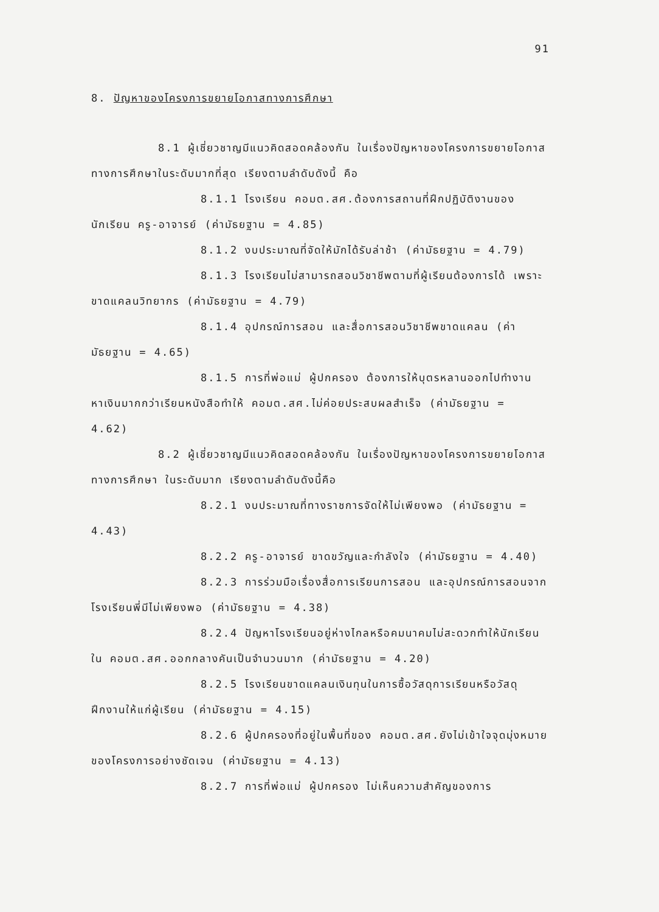91
8. ปัญหาของโครงการขยายโอกาสทางการศึกษา
8.1 ผู้เชี่ยวชาญมีแนวคิดสอดคล้องกัน ในเรื่องปัญหาของโครงการขยายโอกาสทางการศึกษาในระดับมากที่สุด เรียงตามลำดับดังนี้ คือ
8.1.1 โรงเรียน คอมต.สศ.ต้องการสถานที่ฝึกปฏิบัติงานของนักเรียน ครู-อาจารย์ (ค่ามัธยฐาน = 4.85)
8.1.2 งบประมาณที่จัดให้มักได้รับล่าช้า (ค่ามัธยฐาน = 4.79)
8.1.3 โรงเรียนไม่สามารถสอนวิชาชีพตามที่ผู้เรียนต้องการได้ เพราะขาดแคลนวิทยากร (ค่ามัธยฐาน = 4.79)
8.1.4 อุปกรณ์การสอน และสื่อการสอนวิชาชีพขาดแคลน (ค่ามัธยฐาน = 4.65)
8.1.5 การที่พ่อแม่ ผู้ปกครอง ต้องการให้บุตรหลานออกไปทำงานหาเงินมากกว่าเรียนหนังสือทำให้ คอมต.สศ.ไม่ค่อยประสบผลสำเร็จ (ค่ามัธยฐาน = 4.62)
8.2 ผู้เชี่ยวชาญมีแนวคิดสอดคล้องกัน ในเรื่องปัญหาของโครงการขยายโอกาสทางการศึกษา ในระดับมาก เรียงตามลำดับดังนี้คือ
8.2.1 งบประมาณที่ทางราชการจัดให้ไม่เพียงพอ (ค่ามัธยฐาน = 4.43)
8.2.2 ครู-อาจารย์ ขาดขวัญและกำลังใจ (ค่ามัธยฐาน = 4.40)
8.2.3 การร่วมมือเรื่องสื่อการเรียนการสอน และอุปกรณ์การสอนจากโรงเรียนพี่มีไม่เพียงพอ (ค่ามัธยฐาน = 4.38)
8.2.4 ปัญหาโรงเรียนอยู่ห่างไกลหรือคมนาคมไม่สะดวกทำให้นักเรียนใน คอมต.สศ.ออกกลางคันเป็นจำนวนมาก (ค่ามัธยฐาน = 4.20)
8.2.5 โรงเรียนขาดแคลนเงินทุนในการซื้อวัสดุการเรียนหรือวัสดุฝึกงานให้แก่ผู้เรียน (ค่ามัธยฐาน = 4.15)
8.2.6 ผู้ปกครองที่อยู่ในพื้นที่ของ คอมต.สศ.ยังไม่เข้าใจจุดมุ่งหมายของโครงการอย่างชัดเจน (ค่ามัธยฐาน = 4.13)
8.2.7 การที่พ่อแม่ ผู้ปกครอง ไม่เห็นความสำคัญของการ